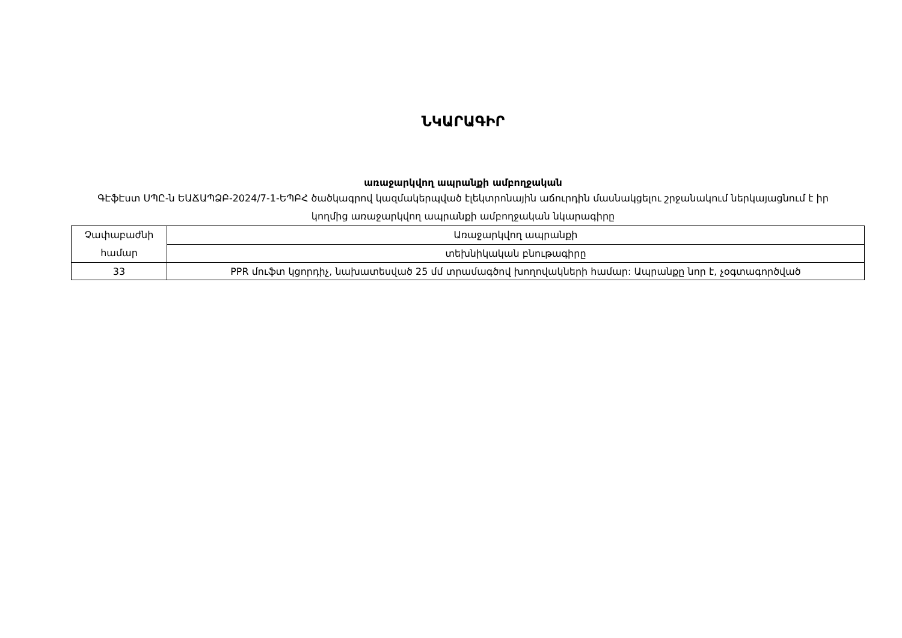ՆԿԱՐԱԳԻՐ
առաջարկվող ապրանքի ամբողջական
ԳԷֆԷստ ՍՊԸ-ն ԵԱՃԱՊՁԲ-2024/7-1-ԵՊԲՀ ծածկագրով կազմակերպված էլեկտրոնային աճուրդին մասնակցելու շրջանակում ներկայացնում է իր կողմից առաջարկվող ապրանքի ամբողջական նկարագիրը
| Չափաբաժնի համար | Առաջարկվող ապրանքի |
| | տեխնիկական բնութագիրը |
| 33 | PPR մուֆտ կցորդիչ, նախատեսված 25 մմ տրամագծով խողովակների համար: Ապրանքը նոր է, չօգտագործված |